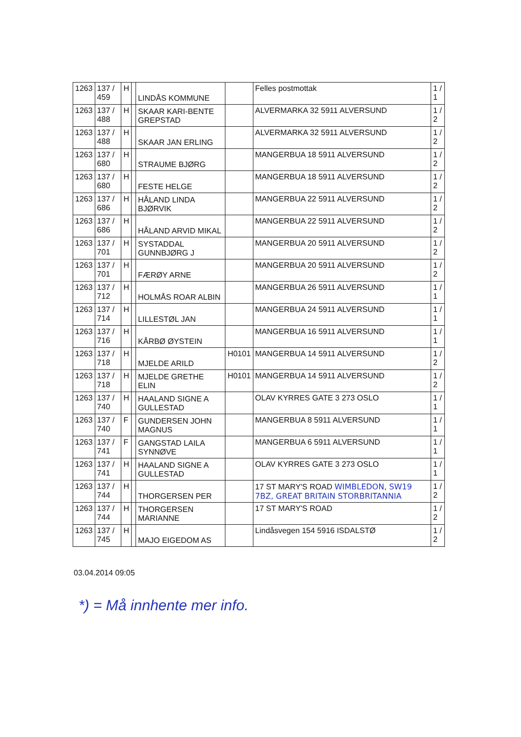| 1263 | 137 / 459 | H | | LINDÅS KOMMUNE | | Felles postmottak | 1 / 1 |
| 1263 | 137 / 488 | H | | SKAAR KARI-BENTE GREPSTAD | | ALVERMARKA 32 5911 ALVERSUND | 1 / 2 |
| 1263 | 137 / 488 | H | | SKAAR JAN ERLING | | ALVERMARKA 32 5911 ALVERSUND | 1 / 2 |
| 1263 | 137 / 680 | H | | STRAUME BJØRG | | MANGERBUA 18 5911 ALVERSUND | 1 / 2 |
| 1263 | 137 / 680 | H | | FESTE HELGE | | MANGERBUA 18 5911 ALVERSUND | 1 / 2 |
| 1263 | 137 / 686 | H | | HÅLAND LINDA BJØRVIK | | MANGERBUA 22 5911 ALVERSUND | 1 / 2 |
| 1263 | 137 / 686 | H | | HÅLAND ARVID MIKAL | | MANGERBUA 22 5911 ALVERSUND | 1 / 2 |
| 1263 | 137 / 701 | H | | SYSTADDAL GUNNBJØRG J | | MANGERBUA 20 5911 ALVERSUND | 1 / 2 |
| 1263 | 137 / 701 | H | | FÆRØY ARNE | | MANGERBUA 20 5911 ALVERSUND | 1 / 2 |
| 1263 | 137 / 712 | H | | HOLMÅS ROAR ALBIN | | MANGERBUA 26 5911 ALVERSUND | 1 / 1 |
| 1263 | 137 / 714 | H | | LILLESTØL JAN | | MANGERBUA 24 5911 ALVERSUND | 1 / 1 |
| 1263 | 137 / 716 | H | | KÅRBØ ØYSTEIN | | MANGERBUA 16 5911 ALVERSUND | 1 / 1 |
| 1263 | 137 / 718 | H | | MJELDE ARILD | H0101 | MANGERBUA 14 5911 ALVERSUND | 1 / 2 |
| 1263 | 137 / 718 | H | | MJELDE GRETHE ELIN | H0101 | MANGERBUA 14 5911 ALVERSUND | 1 / 2 |
| 1263 | 137 / 740 | H | | HAALAND SIGNE A GULLESTAD | | OLAV KYRRES GATE 3 273 OSLO | 1 / 1 |
| 1263 | 137 / 740 | F | | GUNDERSEN JOHN MAGNUS | | MANGERBUA 8 5911 ALVERSUND | 1 / 1 |
| 1263 | 137 / 741 | F | | GANGSTAD LAILA SYNNØVE | | MANGERBUA 6 5911 ALVERSUND | 1 / 1 |
| 1263 | 137 / 741 | H | | HAALAND SIGNE A GULLESTAD | | OLAV KYRRES GATE 3 273 OSLO | 1 / 1 |
| 1263 | 137 / 744 | H | | THORGERSEN PER | | 17 ST MARY'S ROAD WIMBLEDON, SW19 7BZ, GREAT BRITAIN STORBRITANNIA | 1 / 2 |
| 1263 | 137 / 744 | H | | THORGERSEN MARIANNE | | 17 ST MARY'S ROAD | 1 / 2 |
| 1263 | 137 / 745 | H | | MAJO EIGEDOM AS | | Lindåsvegen 154 5916 ISDALSTØ | 1 / 2 |
03.04.2014 09:05
*) = Må innhente mer info.